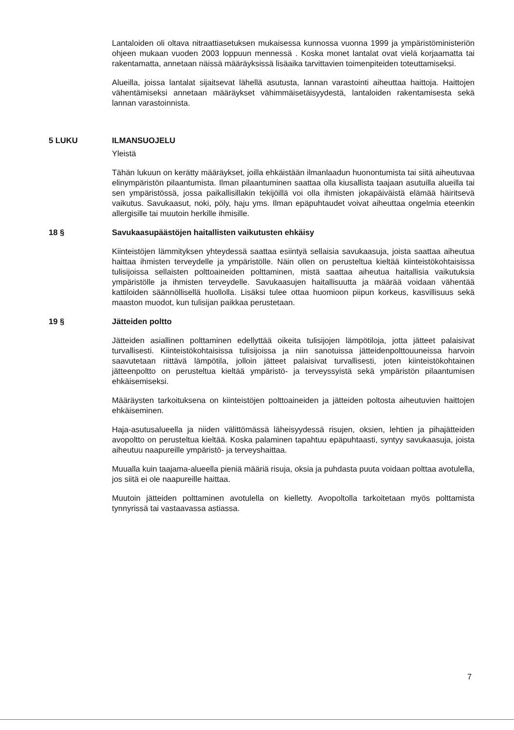Lantaloiden oli oltava nitraattiasetuksen mukaisessa kunnossa vuonna 1999 ja ympäristöministeriön ohjeen mukaan vuoden 2003 loppuun mennessä . Koska monet lantalat ovat vielä korjaamatta tai rakentamatta, annetaan näissä määräyksissä lisäaika tarvittavien toimenpiteiden toteuttamiseksi.
Alueilla, joissa lantalat sijaitsevat lähellä asutusta, lannan varastointi aiheuttaa haittoja. Haittojen vähentämiseksi annetaan määräykset vähimmäisetäisyydestä, lantaloiden rakentamisesta sekä lannan varastoinnista.
5 LUKU ILMANSUOJELU
Yleistä
Tähän lukuun on kerätty määräykset, joilla ehkäistään ilmanlaadun huonontumista tai siitä aiheutuvaa elinympäristön pilaantumista. Ilman pilaantuminen saattaa olla kiusallista taajaan asutuilla alueilla tai sen ympäristössä, jossa paikallisillakin tekijöillä voi olla ihmisten jokapäiväistä elämää häiritsevä vaikutus. Savukaasut, noki, pöly, haju yms. Ilman epäpuhtaudet voivat aiheuttaa ongelmia eteenkin allergisille tai muutoin herkille ihmisille.
18 § Savukaasupäästöjen haitallisten vaikutusten ehkäisy
Kiinteistöjen lämmityksen yhteydessä saattaa esiintyä sellaisia savukaasuja, joista saattaa aiheutua haittaa ihmisten terveydelle ja ympäristölle. Näin ollen on perusteltua kieltää kiinteistökohtaisissa tulisijoissa sellaisten polttoaineiden polttaminen, mistä saattaa aiheutua haitallisia vaikutuksia ympäristölle ja ihmisten terveydelle. Savukaasujen haitallisuutta ja määrää voidaan vähentää kattiloiden säännöllisellä huollolla. Lisäksi tulee ottaa huomioon piipun korkeus, kasvillisuus sekä maaston muodot, kun tulisijan paikkaa perustetaan.
19 § Jätteiden poltto
Jätteiden asiallinen polttaminen edellyttää oikeita tulisijojen lämpötiloja, jotta jätteet palaisivat turvallisesti. Kiinteistökohtaisissa tulisijoissa ja niin sanotuissa jätteidenpolttouuneissa harvoin saavutetaan riittävä lämpötila, jolloin jätteet palaisivat turvallisesti, joten kiinteistökohtainen jätteenpoltto on perusteltua kieltää ympäristö- ja terveyssyistä sekä ympäristön pilaantumisen ehkäisemiseksi.
Määräysten tarkoituksena on kiinteistöjen polttoaineiden ja jätteiden poltosta aiheutuvien haittojen ehkäiseminen.
Haja-asutusalueella ja niiden välittömässä läheisyydessä risujen, oksien, lehtien ja pihajätteiden avopoltto on perusteltua kieltää. Koska palaminen tapahtuu epäpuhtaasti, syntyy savukaasuja, joista aiheutuu naapureille ympäristö- ja terveyshaittaa.
Muualla kuin taajama-alueella pieniä määriä risuja, oksia ja puhdasta puuta voidaan polttaa avotulella, jos siitä ei ole naapureille haittaa.
Muutoin jätteiden polttaminen avotulella on kielletty. Avopoltolla tarkoitetaan myös polttamista tynnyrissä tai vastaavassa astiassa.
7